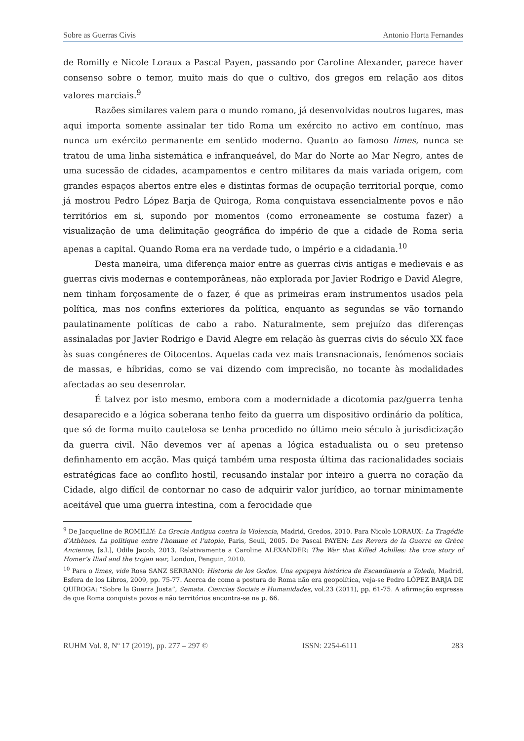Sobre as Guerras Civis Antonio Horta Fernandes
de Romilly e Nicole Loraux a Pascal Payen, passando por Caroline Alexander, parece haver consenso sobre o temor, muito mais do que o cultivo, dos gregos em relação aos ditos valores marciais.<sup>9</sup>
Razões similares valem para o mundo romano, já desenvolvidas noutros lugares, mas aqui importa somente assinalar ter tido Roma um exército no activo em contínuo, mas nunca um exército permanente em sentido moderno. Quanto ao famoso limes, nunca se tratou de uma linha sistemática e infranqueável, do Mar do Norte ao Mar Negro, antes de uma sucessão de cidades, acampamentos e centro militares da mais variada origem, com grandes espaços abertos entre eles e distintas formas de ocupação territorial porque, como já mostrou Pedro López Barja de Quiroga, Roma conquistava essencialmente povos e não territórios em si, supondo por momentos (como erroneamente se costuma fazer) a visualização de uma delimitação geográfica do império de que a cidade de Roma seria apenas a capital. Quando Roma era na verdade tudo, o império e a cidadania.<sup>10</sup>
Desta maneira, uma diferença maior entre as guerras civis antigas e medievais e as guerras civis modernas e contemporâneas, não explorada por Javier Rodrigo e David Alegre, nem tinham forçosamente de o fazer, é que as primeiras eram instrumentos usados pela política, mas nos confins exteriores da política, enquanto as segundas se vão tornando paulatinamente políticas de cabo a rabo. Naturalmente, sem prejuízo das diferenças assinaladas por Javier Rodrigo e David Alegre em relação às guerras civis do século XX face às suas congéneres de Oitocentos. Aquelas cada vez mais transnacionais, fenómenos sociais de massas, e híbridas, como se vai dizendo com imprecisão, no tocante às modalidades afectadas ao seu desenrolar.
É talvez por isto mesmo, embora com a modernidade a dicotomia paz/guerra tenha desaparecido e a lógica soberana tenho feito da guerra um dispositivo ordinário da política, que só de forma muito cautelosa se tenha procedido no último meio século à jurisdicização da guerra civil. Não devemos ver aí apenas a lógica estadualista ou o seu pretenso definhamento em acção. Mas quiçá também uma resposta última das racionalidades sociais estratégicas face ao conflito hostil, recusando instalar por inteiro a guerra no coração da Cidade, algo difícil de contornar no caso de adquirir valor jurídico, ao tornar minimamente aceitável que uma guerra intestina, com a ferocidade que
<sup>9</sup> De Jacqueline de ROMILLY: La Grecia Antigua contra la Violencia, Madrid, Gredos, 2010. Para Nicole LORAUX: La Tragédie d’Athènes. La politique entre l’homme et l’utopie, Paris, Seuil, 2005. De Pascal PAYEN: Les Revers de la Guerre en Grèce Ancienne, [s.l.], Odile Jacob, 2013. Relativamente a Caroline ALEXANDER: The War that Killed Achilles: the true story of Homer’s Iliad and the trojan war, London, Penguin, 2010.
<sup>10</sup> Para o limes, vide Rosa SANZ SERRANO: Historia de los Godos. Una epopeya histórica de Escandinavia a Toledo, Madrid, Esfera de los Libros, 2009, pp. 75-77. Acerca de como a postura de Roma não era geopolítica, veja-se Pedro LÓPEZ BARJA DE QUIROGA: “Sobre la Guerra Justa”, Semata. Ciencias Sociais e Humanidades, vol.23 (2011), pp. 61-75. A afirmação expressa de que Roma conquista povos e não territórios encontra-se na p. 66.
RUHM Vol. 8, Nº 17 (2019), pp. 277 – 297 © ISSN: 2254-6111 283